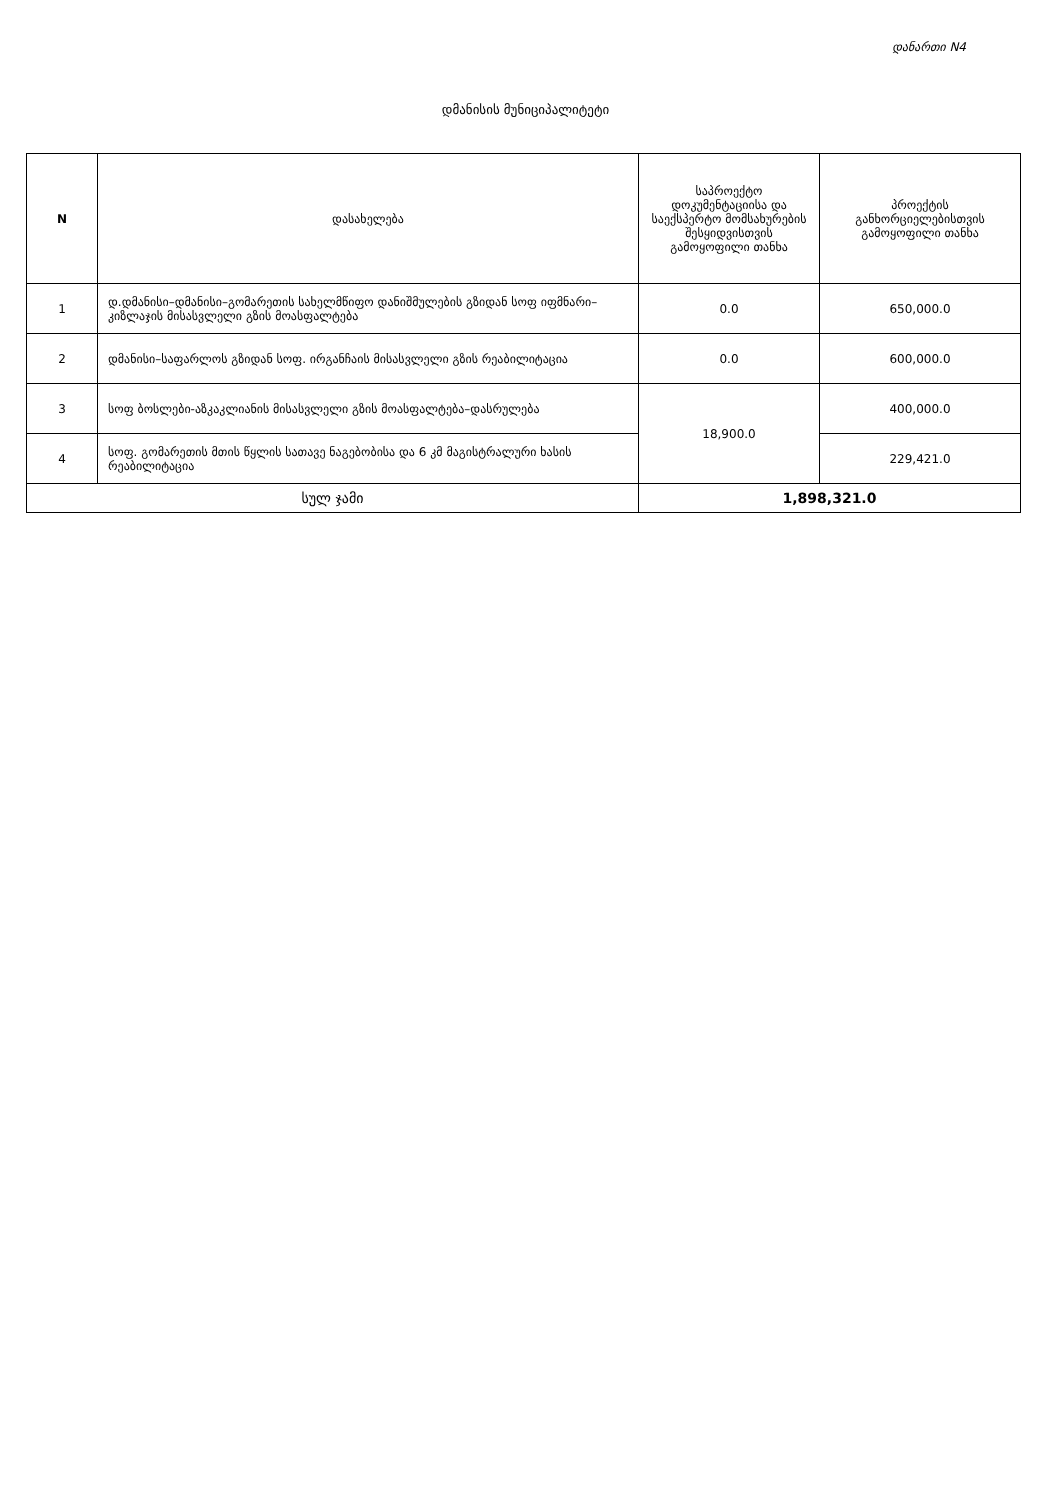დანართი N4
დმანისის მუნიციპალიტეტი
| N | დასახელება | საპროექტო დოკუმენტაციისა და საექსპერტო მომსახურების შესყიდვისთვის გამოყოფილი თანხა | პროექტის განხორციელებისთვის გამოყოფილი თანხა |
| --- | --- | --- | --- |
| 1 | დ.დმანისი–დმანისი–გომარეთის სახელმწიფო დანიშმულების გზიდან სოფ იფმნარი–კიზლაჯის მისასვლელი გზის მოასფალტება | 0.0 | 650,000.0 |
| 2 | დმანისი–საფარლოს გზიდან სოფ. ირგანჩაის მისასვლელი გზის რეაბილიტაცია | 0.0 | 600,000.0 |
| 3 | სოფ ბოსლები-აზკაკლიანის მისასვლელი გზის მოასფალტება–დასრულება | 18,900.0 | 400,000.0 |
| 4 | სოფ. გომარეთის მთის წყლის სათავე ნაგებობისა და 6 კმ მაგისტრალური ხასის რეაბილიტაცია | | 229,421.0 |
| სულ ჯამი | | 1,898,321.0 | |